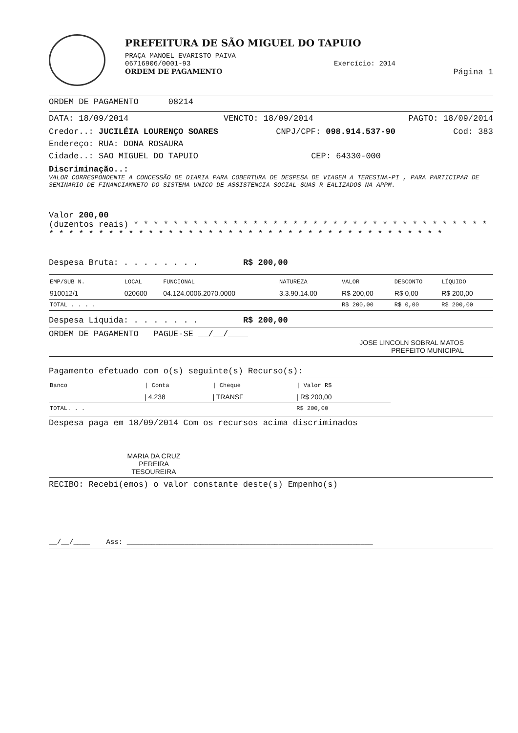PREFEITURA DE SÃO MIGUEL DO TAPUIO
PRAÇA MANOEL EVARISTO PAIVA
06716906/0001-93 Exercício: 2014
ORDEM DE PAGAMENTO Página 1
ORDEM DE PAGAMENTO 08214
DATA: 18/09/2014 VENCTO: 18/09/2014 PAGTO: 18/09/2014
Credor..: JUCILÉIA LOURENÇO SOARES CNPJ/CPF: 098.914.537-90 Cod: 383
Endereço: RUA: DONA ROSAURA
Cidade..: SAO MIGUEL DO TAPUIO CEP: 64330-000
Discriminação..:
VALOR CORRESPONDENTE A CONCESSÃO DE DIARIA PARA COBERTURA DE DESPESA DE VIAGEM A TERESINA-PI , PARA PARTICIPAR DE SEMINARIO DE FINANCIAMNETO DO SISTEMA UNICO DE ASSISTENCIA SOCIAL-SUAS R EALIZADOS NA APPM.
Valor 200,00
(duzentos reais) * * * * * * * * * * * * * * * * * * * * * * * * * * * * * * * * * * * * * * * * * * * * * * * * * * * * * * * * * * * * * * * * * * * * * * * * * * * *
Despesa Bruta: . . . . . . . . R$ 200,00
| EMP/SUB N. | LOCAL | FUNCIONAL | NATUREZA | VALOR | DESCONTO | LÍQUIDO |
| --- | --- | --- | --- | --- | --- | --- |
| 910012/1 | 020600 | 04.124.0006.2070.0000 | 3.3.90.14.00 | R$ 200,00 | R$ 0,00 | R$ 200,00 |
| TOTAL . . . . | | | | R$ 200,00 | R$ 0,00 | R$ 200,00 |
Despesa Líquida: . . . . . . . R$ 200,00
ORDEM DE PAGAMENTO PAGUE-SE __/__/____
JOSE LINCOLN SOBRAL MATOS
PREFEITO MUNICIPAL
Pagamento efetuado com o(s) seguinte(s) Recurso(s):
| Banco | / Conta | / Cheque | / Valor R$ |
| --- | --- | --- | --- |
| | / 4.238 | / TRANSF | / R$ 200,00 |
| TOTAL. . . | | | R$ 200,00 |
Despesa paga em 18/09/2014 Com os recursos acima discriminados
MARIA DA CRUZ PEREIRA
TESOUREIRA
RECIBO: Recebi(emos) o valor constante deste(s) Empenho(s)
__/__/____ Ass: ____________________________________________________________